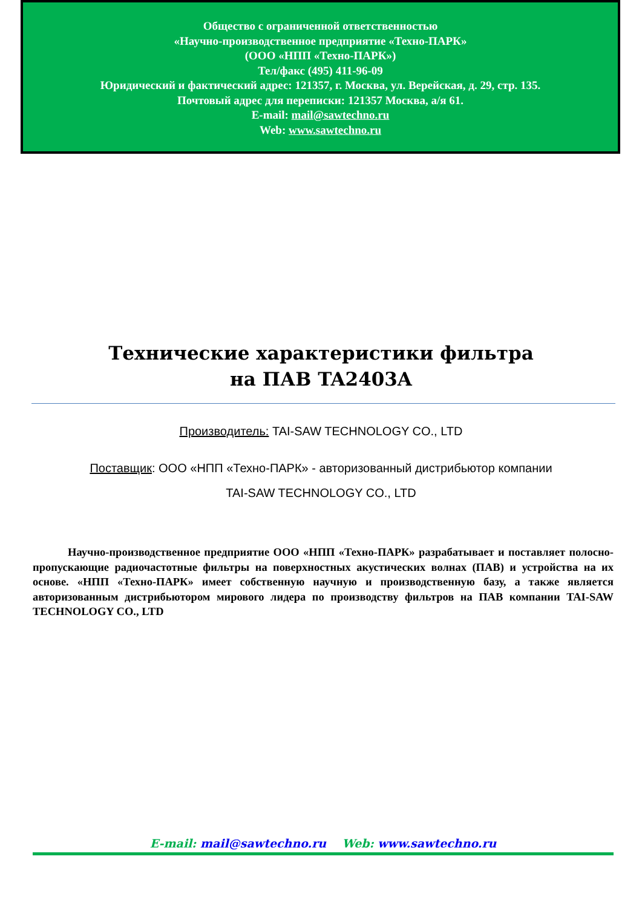Общество с ограниченной ответственностью
«Научно-производственное предприятие «Техно-ПАРК»
(ООО «НПП «Техно-ПАРК»)
Тел/факс (495) 411-96-09
Юридический и фактический адрес: 121357, г. Москва, ул. Верейская, д. 29, стр. 135.
Почтовый адрес для переписки: 121357 Москва, а/я 61.
E-mail: mail@sawtechno.ru
Web: www.sawtechno.ru
Технические характеристики фильтра
на ПАВ TA2403A
Производитель: TAI-SAW TECHNOLOGY CO., LTD
Поставщик: ООО «НПП «Техно-ПАРК» - авторизованный дистрибьютор компании
TAI-SAW TECHNOLOGY CO., LTD
Научно-производственное предприятие ООО «НПП «Техно-ПАРК» разрабатывает и поставляет полосно-пропускающие радиочастотные фильтры на поверхностных акустических волнах (ПАВ) и устройства на их основе. «НПП «Техно-ПАРК» имеет собственную научную и производственную базу, а также является авторизованным дистрибьютором мирового лидера по производству фильтров на ПАВ компании TAI-SAW TECHNOLOGY CO., LTD
E-mail: mail@sawtechno.ru Web: www.sawtechno.ru